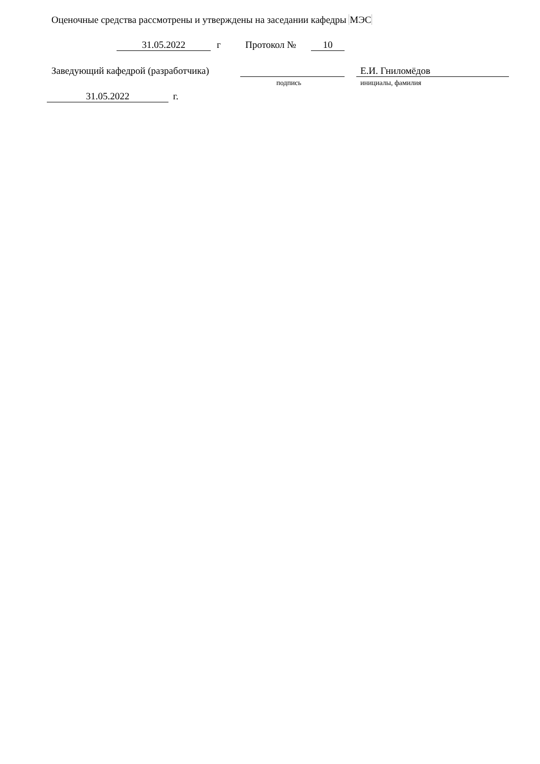Оценочные средства рассмотрены и утверждены на заседании кафедры МЭС
31.05.2022 г Протокол № 10
Заведующий кафедрой (разработчика) Е.И. Гниломёдов
подпись инициалы, фамилия
31.05.2022 г.